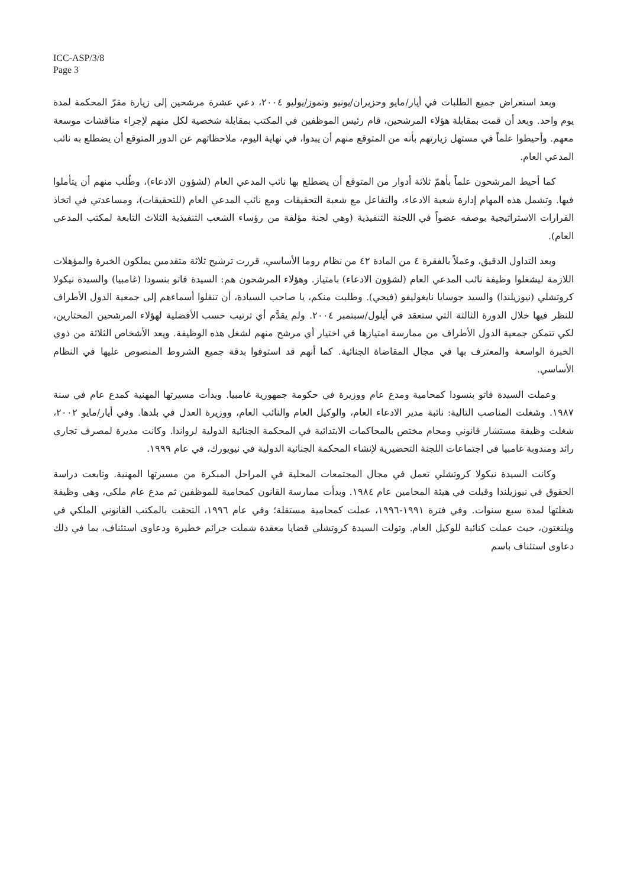ICC-ASP/3/8
Page 3
وبعد استعراض جميع الطلبات في أيار/مايو وحزيران/يونيو وتموز/يوليو ٢٠٠٤، دعي عشرة مرشحين إلى زيارة مقرّ المحكمة لمدة يوم واحد. وبعد أن قمت بمقابلة هؤلاء المرشحين، قام رئيس الموظفين في المكتب بمقابلة شخصية لكل منهم لإجراء مناقشات موسعة معهم. وأحيطوا علماً في مستهل زيارتهم بأنه من المتوقع منهم أن يبدوا، في نهاية اليوم، ملاحظاتهم عن الدور المتوقع أن يضطلع به نائب المدعي العام.
كما أحيط المرشحون علماً بأهمّ ثلاثة أدوار من المتوقع أن يضطلع بها نائب المدعي العام (لشؤون الادعاء)، وطُلب منهم أن يتأملوا فيها. وتشمل هذه المهام إدارة شعبة الادعاء، والتفاعل مع شعبة التحقيقات ومع نائب المدعي العام (للتحقيقات)، ومساعدتي في اتخاذ القرارات الاستراتيجية بوصفه عضواً في اللجنة التنفيذية (وهي لجنة مؤلفة من رؤساء الشعب التنفيذية الثلاث التابعة لمكتب المدعي العام).
وبعد التداول الدقيق، وعملاً بالفقرة ٤ من المادة ٤٢ من نظام روما الأساسي، قررت ترشيح ثلاثة متقدمين يملكون الخبرة والمؤهلات اللازمة ليشغلوا وظيفة نائب المدعي العام (لشؤون الادعاء) بامتياز. وهؤلاء المرشحون هم: السيدة فاتو بنسودا (غامبيا) والسيدة نيكولا كروتشلي (نيوزيلندا) والسيد جوسايا نايغوليفو (فيجي). وطلبت منكم، يا صاحب السيادة، أن تنقلوا أسماءهم إلى جمعية الدول الأطراف للنظر فيها خلال الدورة الثالثة التي ستعقد في أيلول/سبتمبر ٢٠٠٤. ولم يقدَّم أي ترتيب حسب الأفضلية لهؤلاء المرشحين المختارين، لكي تتمكن جمعية الدول الأطراف من ممارسة امتيازها في اختيار أي مرشح منهم لشغل هذه الوظيفة. ويعد الأشخاص الثلاثة من ذوي الخبرة الواسعة والمعترف بها في مجال المقاضاة الجنائية. كما أنهم قد استوفوا بدقة جميع الشروط المنصوص عليها في النظام الأساسي.
وعملت السيدة فاتو بنسودا كمحامية ومدع عام ووزيرة في حكومة جمهورية غامبيا. وبدأت مسيرتها المهنية كمدع عام في سنة ١٩٨٧. وشغلت المناصب التالية: نائبة مدير الادعاء العام، والوكيل العام والنائب العام، ووزيرة العدل في بلدها. وفي أيار/مايو ٢٠٠٢، شغلت وظيفة مستشار قانوني ومحام مختص بالمحاكمات الابتدائية في المحكمة الجنائية الدولية لرواندا. وكانت مديرة لمصرف تجاري رائد ومندوبة غامبيا في اجتماعات اللجنة التحضيرية لإنشاء المحكمة الجنائية الدولية في نيويورك، في عام ١٩٩٩.
وكانت السيدة نيكولا كروتشلي تعمل في مجال المجتمعات المحلية في المراحل المبكرة من مسيرتها المهنية. وتابعت دراسة الحقوق في نيوزيلندا وقبلت في هيئة المحامين عام ١٩٨٤. وبدأت ممارسة القانون كمحامية للموظفين ثم مدع عام ملكي، وهي وظيفة شغلتها لمدة سبع سنوات. وفي فترة ١٩٩١-١٩٩٦، عملت كمحامية مستقلة؛ وفي عام ١٩٩٦، التحقت بالمكتب القانوني الملكي في ويلنغتون، حيث عملت كنائبة للوكيل العام. وتولت السيدة كروتشلي قضايا معقدة شملت جرائم خطيرة ودعاوى استئناف، بما في ذلك دعاوى استئناف باسم